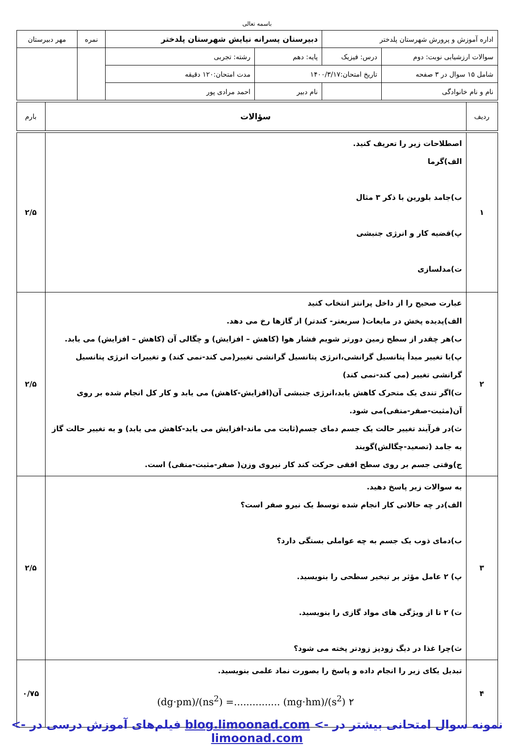باسمه تعالی
| اداره آموزش و پرورش شهرستان پلدختر | | دبیرستان پسرانه نیایش شهرستان پلدختر | | | نمره | مهر دبیرستان |
| سوالات ارزشیابی نوبت: دوم | درس: فیزیک | پایه: دهم | | رشته: تجربی | | |
| شامل ۱۵ سوال در ۳ صفحه | تاریخ امتحان:۱۴۰۰/۳/۱۷ | | مدت امتحان:۱۲۰ دقیقه | | | |
| نام و نام خانوادگی | | نام دبیر | احمد مرادی پور | | | |
| ردیف | سؤالات | بارم |
| ۱ | اصطلاحات زیر را تعریف کنید. الف)گرما ب)جامد بلورین با ذکر ۳ مثال پ)قضیه کار و انرژی جنبشی ت)مدلسازی | ۲/۵ |
| ۲ | عبارت صحیح را از داخل پرانتز انتخاب کنید الف)پدیده پخش در مایعات( سریعتر- کندتر) از گازها رخ می دهد. ب)هر چقدر از سطح زمین دورتر شویم فشار هوا (کاهش – افزایش) و چگالی آن (کاهش – افزایش) می یابد. پ)با تغییر مبدأ پتانسیل گرانشی،انرژی پتانسیل گرانشی تغییر(می کند-نمی کند) و تغییرات انرژی پتانسیل گرانشی تغییر (می کند-نمی کند) ت)اگر تندی یک متحرک کاهش یابد،انرژی جنبشی آن(افزایش-کاهش) می یابد و کار کل انجام شده بر روی آن(مثبت-صفر-منفی)می شود. ث)در فرآیند تغییر حالت یک جسم دمای جسم(ثابت می ماند-افزایش می یابد-کاهش می یابد) و به تغییر حالت گاز به جامد (تصعید-چگالش)گویند ج)وقتی جسم بر روی سطح افقی حرکت کند کار نیروی وزن( صفر-مثبت-منفی) است. | ۲/۵ |
| ۳ | به سوالات زیر پاسخ دهید. الف)در چه حالاتی کار انجام شده توسط یک نیرو صفر است؟ ب)دمای ذوب یک جسم به چه عواملی بستگی دارد؟ پ) ۲ عامل مؤثر بر تبخیر سطحی را بنویسید. ت) ۲ تا از ویژگی های مواد گازی را بنویسید. ث)چرا غذا در دیگ زودپز زودتر پخته می شود؟ | ۲/۵ |
| ۴ | تبدیل یکای زیر را انجام داده و پاسخ را بصورت نماد علمی بنویسید. (dg·pm)/(ns<sup>2</sup>) =............... (mg·hm)/(s<sup>2</sup>) ۲ | ۰/۷۵ |
نمونه سوال امتحانی بیشتر در -> blog.limoonad.com فیلم‌های آموزش درسی در -> limoonad.com